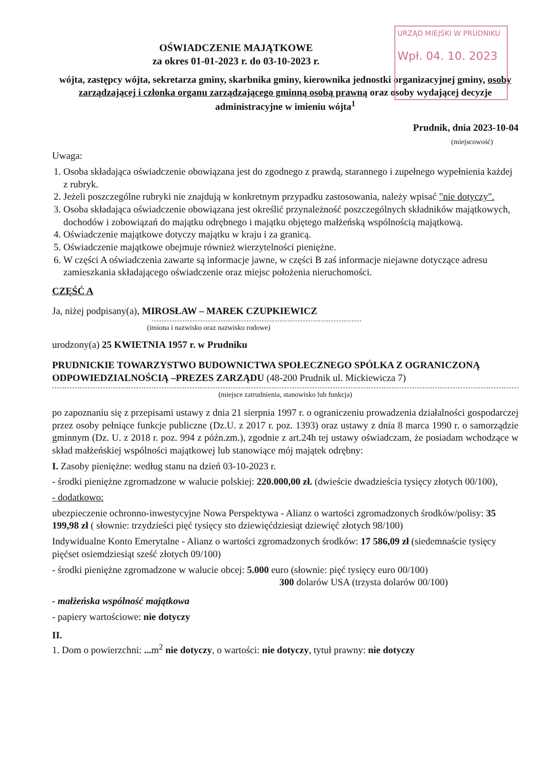URZĄD MIEJSKI W PRUDNIKU
Wpł. 04. 10. 2023
OŚWIADCZENIE MAJĄTKOWE
za okres 01-01-2023 r. do 03-10-2023 r.
wójta, zastępcy wójta, sekretarza gminy, skarbnika gminy, kierownika jednostki organizacyjnej gminy, osoby zarządzającej i członka organu zarządzającego gminną osobą prawną oraz osoby wydającej decyzje administracyjne w imieniu wójta<sup>1</sup>
Prudnik, dnia 2023-10-04
(miejscowość)
Uwaga:
1. Osoba składająca oświadczenie obowiązana jest do zgodnego z prawdą, starannego i zupełnego wypełnienia każdej z rubryk.
2. Jeżeli poszczególne rubryki nie znajdują w konkretnym przypadku zastosowania, należy wpisać "nie dotyczy".
3. Osoba składająca oświadczenie obowiązana jest określić przynależność poszczególnych składników majątkowych, dochodów i zobowiązań do majątku odrębnego i majątku objętego małżeńską wspólnością majątkową.
4. Oświadczenie majątkowe dotyczy majątku w kraju i za granicą.
5. Oświadczenie majątkowe obejmuje również wierzytelności pieniężne.
6. W części A oświadczenia zawarte są informacje jawne, w części B zaś informacje niejawne dotyczące adresu zamieszkania składającego oświadczenie oraz miejsc położenia nieruchomości.
CZĘŚĆ A
Ja, niżej podpisany(a), MIROSŁAW – MAREK CZUPKIEWICZ
(imiona i nazwisko oraz nazwisko rodowe)
urodzony(a) 25 KWIETNIA 1957 r. w Prudniku
PRUDNICKIE TOWARZYSTWO BUDOWNICTWA SPOŁECZNEGO SPÓLKA Z OGRANICZONĄ ODPOWIEDZIALNOŚCIĄ –PREZES ZARZĄDU (48-200 Prudnik ul. Mickiewicza 7)
(miejsce zatrudnienia, stanowisko lub funkcja)
po zapoznaniu się z przepisami ustawy z dnia 21 sierpnia 1997 r. o ograniczeniu prowadzenia działalności gospodarczej przez osoby pełniące funkcje publiczne (Dz.U. z 2017 r. poz. 1393) oraz ustawy z dnia 8 marca 1990 r. o samorządzie gminnym (Dz. U. z 2018 r. poz. 994 z późn.zm.), zgodnie z art.24h tej ustawy oświadczam, że posiadam wchodzące w skład małżeńskiej wspólności majątkowej lub stanowiące mój majątek odrębny:
I. Zasoby pieniężne: według stanu na dzień 03-10-2023 r.
- środki pieniężne zgromadzone w walucie polskiej: 220.000,00 zł. (dwieście dwadzieścia tysięcy złotych 00/100),
- dodatkowo:
ubezpieczenie ochronno-inwestycyjne Nowa Perspektywa - Alianz o wartości zgromadzonych środków/polisy: 35 199,98 zł ( słownie: trzydzieści pięć tysięcy sto dziewięćdziesiąt dziewięć złotych 98/100)
Indywidualne Konto Emerytalne - Alianz o wartości zgromadzonych środków: 17 586,09 zł (siedemnaście tysięcy pięćset osiemdziesiąt sześć złotych 09/100)
- środki pieniężne zgromadzone w walucie obcej: 5.000 euro (słownie: pięć tysięcy euro 00/100)
300 dolarów USA (trzysta dolarów 00/100)
- małżeńska wspólność majątkowa
- papiery wartościowe: nie dotyczy
II.
1. Dom o powierzchni: ... m<sup>2</sup> nie dotyczy, o wartości: nie dotyczy, tytuł prawny: nie dotyczy